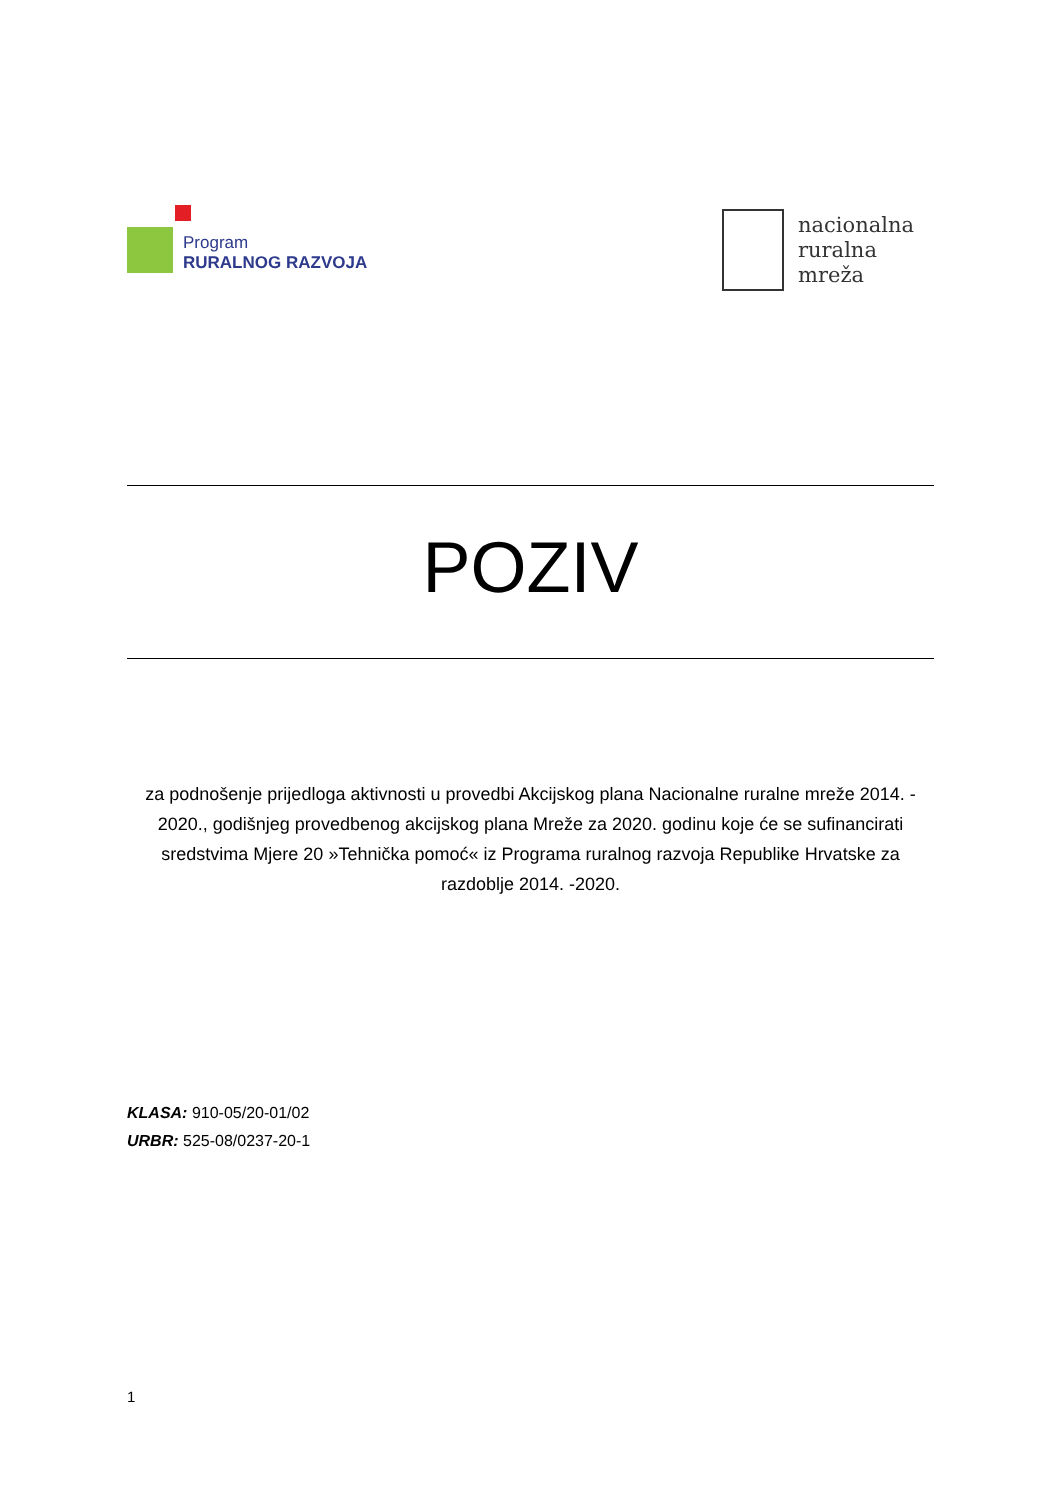Program
RURALNOG RAZVOJA
nacionalna
ruralna
mreža
POZIV
za podnošenje prijedloga aktivnosti u provedbi Akcijskog plana Nacionalne ruralne mreže 2014. - 2020., godišnjeg provedbenog akcijskog plana Mreže za 2020. godinu koje će se sufinancirati sredstvima Mjere 20 »Tehnička pomoć« iz Programa ruralnog razvoja Republike Hrvatske za razdoblje 2014. -2020.
KLASA: 910-05/20-01/02
URBR: 525-08/0237-20-1
1